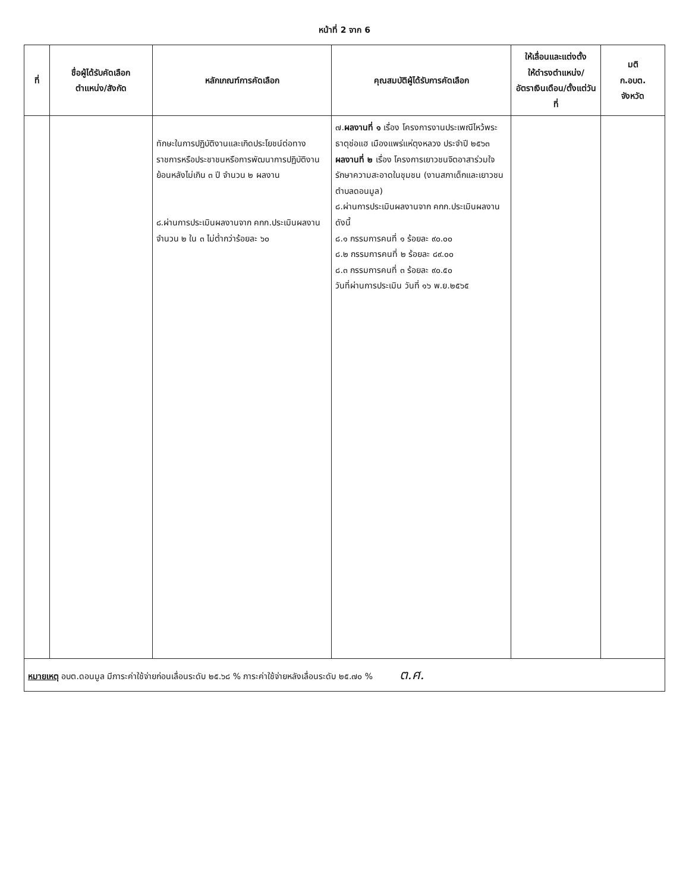หน้าที่ 2 จาก 6
| ที่ | ชื่อผู้ได้รับคัดเลือก ตำแหน่ง/สังกัด | หลักเกณฑ์การคัดเลือก | คุณสมบัติผู้ได้รับการคัดเลือก | ให้เลื่อนและแต่งตั้ง ให้ดำรงตำแหน่ง/ อัตราเงินเดือน/ตั้งแต่วันที่ | มติ ก.อบต. จังหวัด |
| --- | --- | --- | --- | --- | --- |
| | | ทักษะในการปฏิบัติงานและเกิดประโยชน์ต่อทางราชการหรือประชาชนหรือการพัฒนาการปฏิบัติงานย้อนหลังไม่เกิน ๓ ปี จำนวน ๒ ผลงาน ๘.ผ่านการประเมินผลงานจาก คกก.ประเมินผลงาน จำนวน ๒ ใน ๓ ไม่ต่ำกว่าร้อยละ ๖๐ | ๗. ผลงานที่ ๑ เรื่อง โครงการงานประเพณีไหว้พระธาตุช่อแฮ เมืองแพร่แห่ตุงหลวง ประจำปี ๒๕๖๓ ผลงานที่ ๒ เรื่อง โครงการเยาวชนจิตอาสาร่วมใจรักษาความสะอาดในชุมชน (งานสภาเด็กและเยาวชนตำบลดอนมูล) ๘.ผ่านการประเมินผลงานจาก คกก.ประเมินผลงาน ดังนี้ ๘.๑ กรรมการคนที่ ๑ ร้อยละ ๙๐.๐๐ ๘.๒ กรรมการคนที่ ๒ ร้อยละ ๘๙.๐๐ ๘.๓ กรรมการคนที่ ๓ ร้อยละ ๙๐.๕๐ วันที่ผ่านการประเมิน วันที่ ๑๖ พ.ย.๒๕๖๕ | | |
| หมายเหตุ อบต.ดอนมูล มีภาระค่าใช้จ่ายก่อนเลื่อนระดับ ๒๕.๖๘ % ภาระค่าใช้จ่ายหลังเลื่อนระดับ ๒๕.๗๐ % ต.ศ. | | | | | |